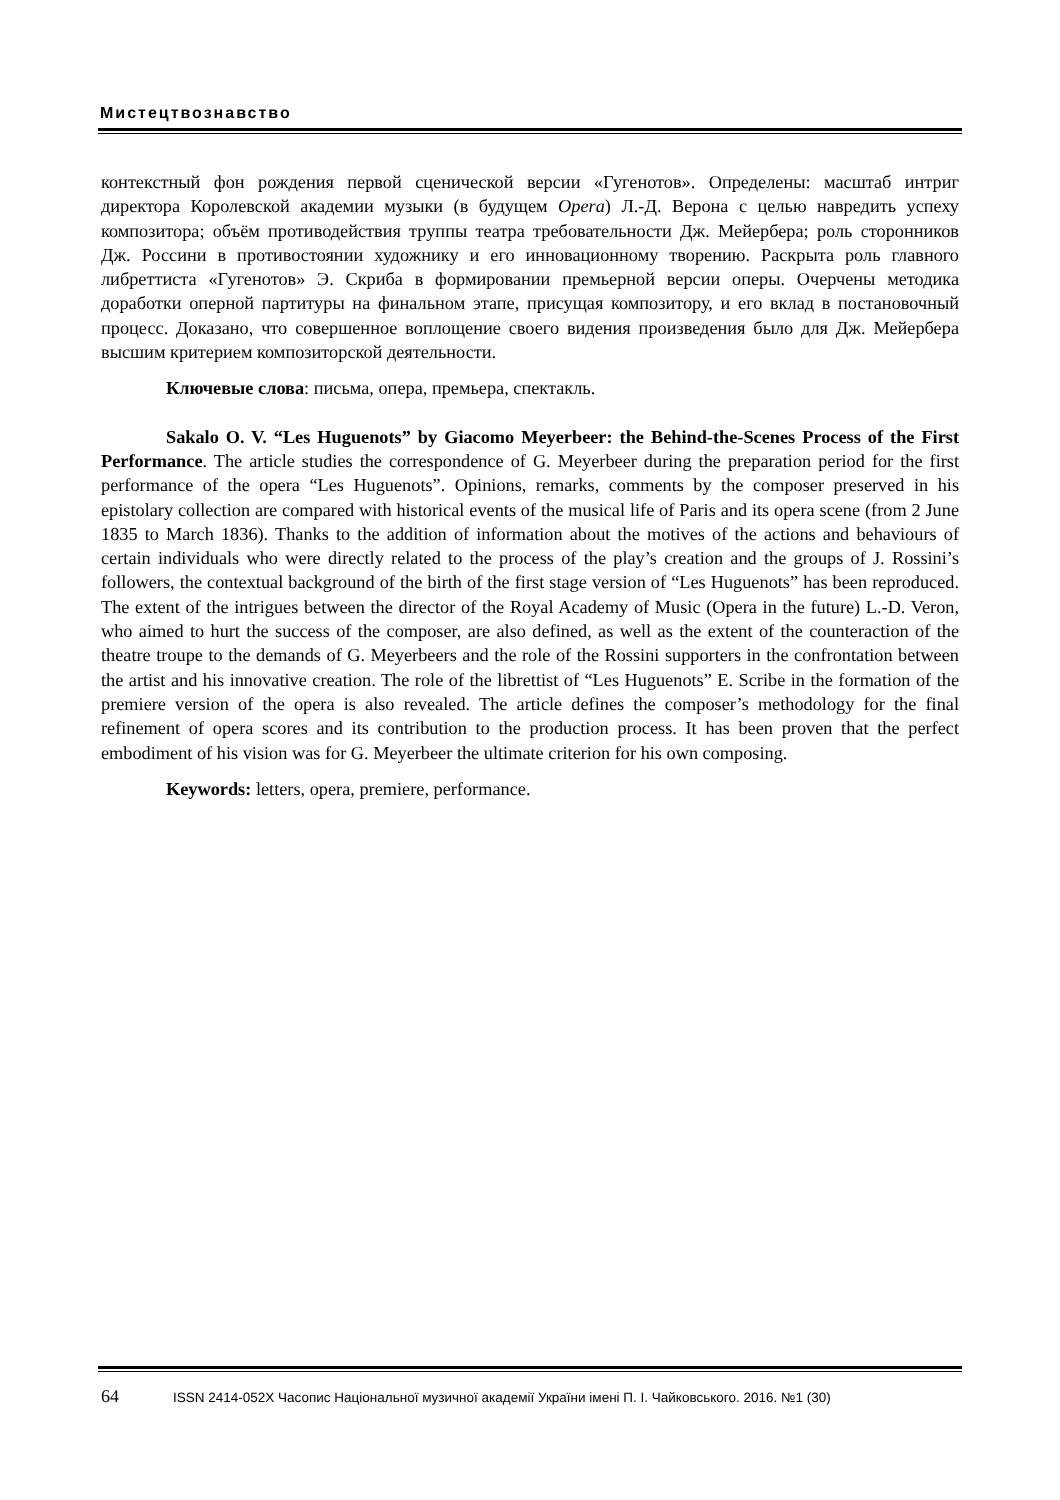Мистецтвознавство
контекстный фон рождения первой сценической версии «Гугенотов». Определены: масштаб интриг директора Королевской академии музыки (в будущем Opera) Л.-Д. Верона с целью навредить успеху композитора; объём противодействия труппы театра требовательности Дж. Мейербера; роль сторонников Дж. Россини в противостоянии художнику и его инновационному творению. Раскрыта роль главного либреттиста «Гугенотов» Э. Скриба в формировании премьерной версии оперы. Очерчены методика доработки оперной партитуры на финальном этапе, присущая композитору, и его вклад в постановочный процесс. Доказано, что совершенное воплощение своего видения произведения было для Дж. Мейербера высшим критерием композиторской деятельности.
Ключевые слова: письма, опера, премьера, спектакль.
Sakalo O. V. “Les Huguenots” by Giacomo Meyerbeer: the Behind-the-Scenes Process of the First Performance. The article studies the correspondence of G. Meyerbeer during the preparation period for the first performance of the opera “Les Huguenots”. Opinions, remarks, comments by the composer preserved in his epistolary collection are compared with historical events of the musical life of Paris and its opera scene (from 2 June 1835 to March 1836). Thanks to the addition of information about the motives of the actions and behaviours of certain individuals who were directly related to the process of the play’s creation and the groups of J. Rossini’s followers, the contextual background of the birth of the first stage version of “Les Huguenots” has been reproduced. The extent of the intrigues between the director of the Royal Academy of Music (Opera in the future) L.-D. Veron, who aimed to hurt the success of the composer, are also defined, as well as the extent of the counteraction of the theatre troupe to the demands of G. Meyerbeers and the role of the Rossini supporters in the confrontation between the artist and his innovative creation. The role of the librettist of “Les Huguenots” E. Scribe in the formation of the premiere version of the opera is also revealed. The article defines the composer’s methodology for the final refinement of opera scores and its contribution to the production process. It has been proven that the perfect embodiment of his vision was for G. Meyerbeer the ultimate criterion for his own composing.
Keywords: letters, opera, premiere, performance.
64 ISSN 2414-052X Часопис Національної музичної академії України імені П. І. Чайковського. 2016. №1 (30)